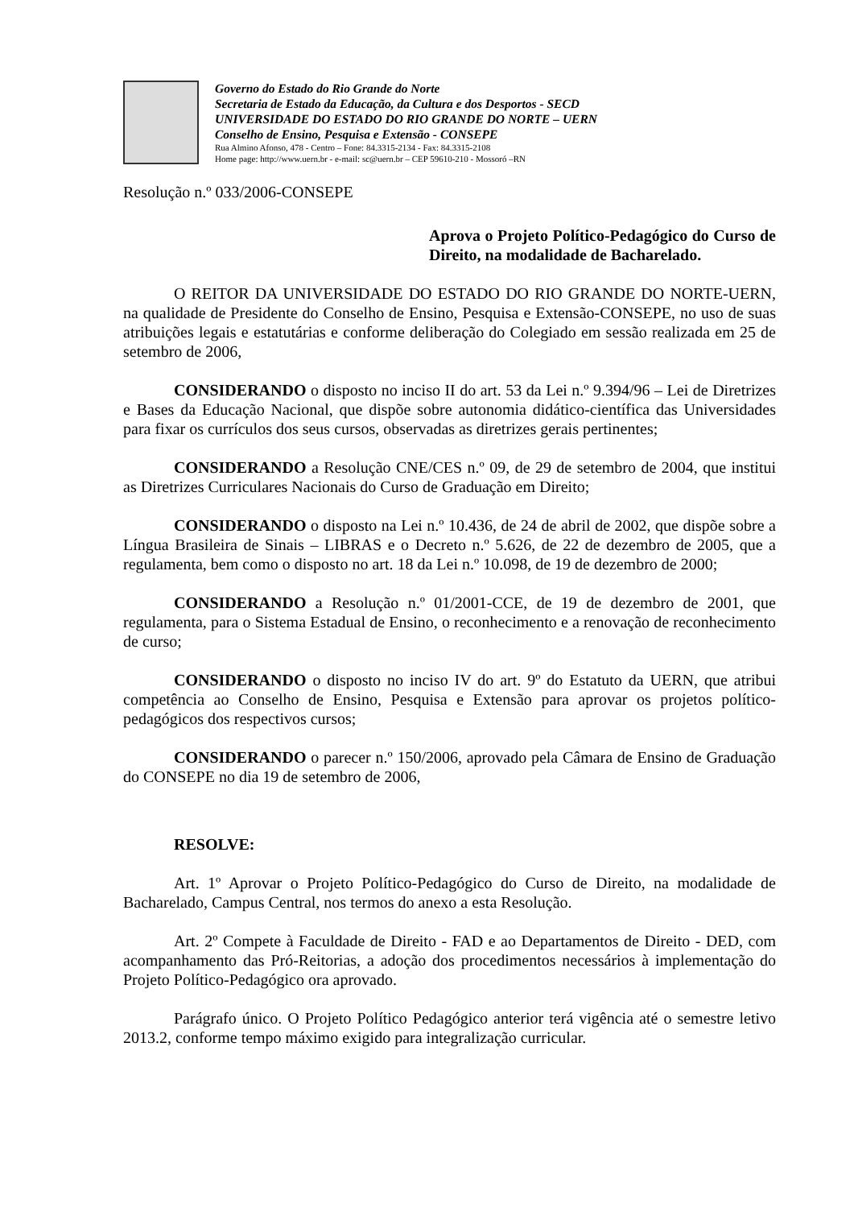Governo do Estado do Rio Grande do Norte
Secretaria de Estado da Educação, da Cultura e dos Desportos - SECD
UNIVERSIDADE DO ESTADO DO RIO GRANDE DO NORTE – UERN
Conselho de Ensino, Pesquisa e Extensão - CONSEPE
Rua Almino Afonso, 478 - Centro – Fone: 84.3315-2134 - Fax: 84.3315-2108
Home page: http://www.uern.br - e-mail: sc@uern.br – CEP 59610-210 - Mossoró –RN
Resolução n.º 033/2006-CONSEPE
Aprova o Projeto Político-Pedagógico do Curso de Direito, na modalidade de Bacharelado.
O REITOR DA UNIVERSIDADE DO ESTADO DO RIO GRANDE DO NORTE-UERN, na qualidade de Presidente do Conselho de Ensino, Pesquisa e Extensão-CONSEPE, no uso de suas atribuições legais e estatutárias e conforme deliberação do Colegiado em sessão realizada em 25 de setembro de 2006,
CONSIDERANDO o disposto no inciso II do art. 53 da Lei n.º 9.394/96 – Lei de Diretrizes e Bases da Educação Nacional, que dispõe sobre autonomia didático-científica das Universidades para fixar os currículos dos seus cursos, observadas as diretrizes gerais pertinentes;
CONSIDERANDO a Resolução CNE/CES n.º 09, de 29 de setembro de 2004, que institui as Diretrizes Curriculares Nacionais do Curso de Graduação em Direito;
CONSIDERANDO o disposto na Lei n.º 10.436, de 24 de abril de 2002, que dispõe sobre a Língua Brasileira de Sinais – LIBRAS e o Decreto n.º 5.626, de 22 de dezembro de 2005, que a regulamenta, bem como o disposto no art. 18 da Lei n.º 10.098, de 19 de dezembro de 2000;
CONSIDERANDO a Resolução n.º 01/2001-CCE, de 19 de dezembro de 2001, que regulamenta, para o Sistema Estadual de Ensino, o reconhecimento e a renovação de reconhecimento de curso;
CONSIDERANDO o disposto no inciso IV do art. 9º do Estatuto da UERN, que atribui competência ao Conselho de Ensino, Pesquisa e Extensão para aprovar os projetos político-pedagógicos dos respectivos cursos;
CONSIDERANDO o parecer n.º 150/2006, aprovado pela Câmara de Ensino de Graduação do CONSEPE no dia 19 de setembro de 2006,
RESOLVE:
Art. 1º Aprovar o Projeto Político-Pedagógico do Curso de Direito, na modalidade de Bacharelado, Campus Central, nos termos do anexo a esta Resolução.
Art. 2º Compete à Faculdade de Direito - FAD e ao Departamentos de Direito - DED, com acompanhamento das Pró-Reitorias, a adoção dos procedimentos necessários à implementação do Projeto Político-Pedagógico ora aprovado.
Parágrafo único. O Projeto Político Pedagógico anterior terá vigência até o semestre letivo 2013.2, conforme tempo máximo exigido para integralização curricular.